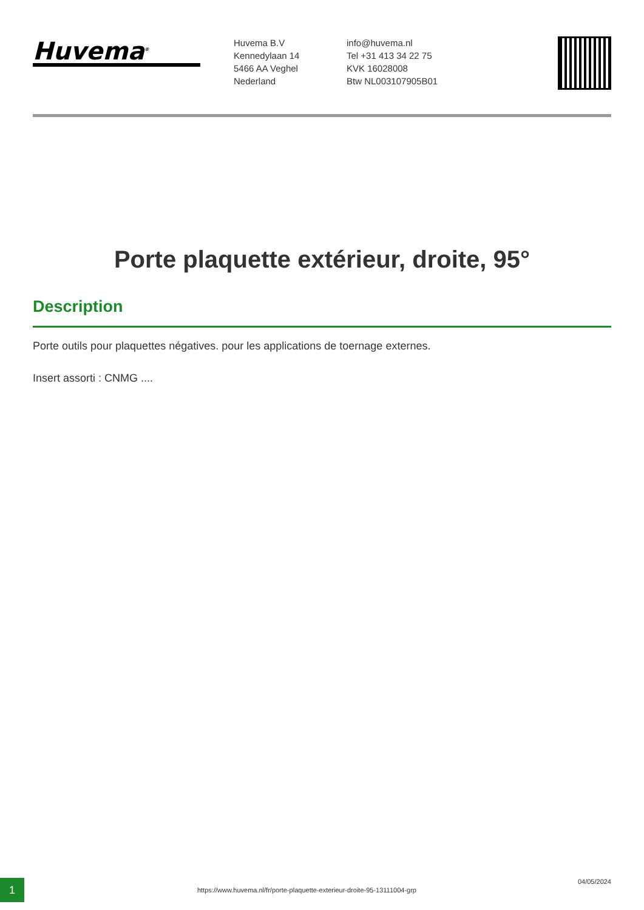Huvema<sup>®</sup>
Huvema B.V
Kennedylaan 14
5466 AA Veghel
Nederland
info@huvema.nl
Tel +31 413 34 22 75
KVK 16028008
Btw NL003107905B01
Porte plaquette extérieur, droite, 95°
Description
Porte outils pour plaquettes négatives. pour les applications de toernage externes.
Insert assorti : CNMG ....
1
https://www.huvema.nl/fr/porte-plaquette-exterieur-droite-95-13111004-grp
04/05/2024